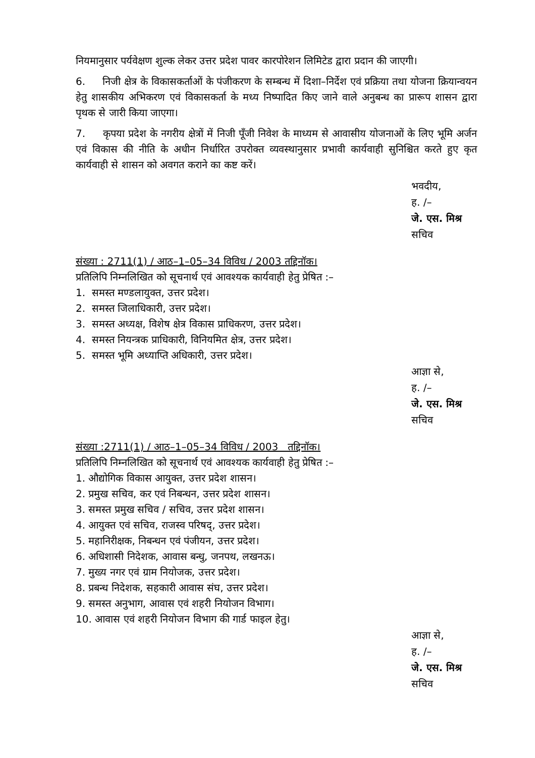नियमानुसार पर्यवेक्षण शुल्क लेकर उत्तर प्रदेश पावर कारपोरेशन लिमिटेड द्वारा प्रदान की जाएगी।
6. निजी क्षेत्र के विकासकर्ताओं के पंजीकरण के सम्बन्ध में दिशा–निर्देश एवं प्रक्रिया तथा योजना क्रियान्वयन हेतु शासकीय अभिकरण एवं विकासकर्ता के मध्य निष्पादित किए जाने वाले अनुबन्ध का प्रारूप शासन द्वारा पृथक से जारी किया जाएगा।
7. कृपया प्रदेश के नगरीय क्षेत्रों में निजी पूँजी निवेश के माध्यम से आवासीय योजनाओं के लिए भूमि अर्जन एवं विकास की नीति के अधीन निर्धारित उपरोक्त व्यवस्थानुसार प्रभावी कार्यवाही सुनिश्चित करते हुए कृत कार्यवाही से शासन को अवगत कराने का कष्ट करें।
भवदीय,
ह. /–
जे. एस. मिश्र
सचिव
संख्या : 2711(1) / आठ–1–05–34 विविध / 2003 तद्दिनॉक।
प्रतिलिपि निम्नलिखित को सूचनार्थ एवं आवश्यक कार्यवाही हेतु प्रेषित :–
1. समस्त मण्डलायुक्त, उत्तर प्रदेश।
2. समस्त जिलाधिकारी, उत्तर प्रदेश।
3. समस्त अध्यक्ष, विशेष क्षेत्र विकास प्राधिकरण, उत्तर प्रदेश।
4. समस्त नियन्त्रक प्राधिकारी, विनियमित क्षेत्र, उत्तर प्रदेश।
5. समस्त भूमि अध्याप्ति अधिकारी, उत्तर प्रदेश।
आज्ञा से,
ह. /–
जे. एस. मिश्र
सचिव
संख्या :2711(1) / आठ–1–05–34 विविध / 2003 तद्दिनॉक।
प्रतिलिपि निम्नलिखित को सूचनार्थ एवं आवश्यक कार्यवाही हेतु प्रेषित :–
1. औद्योगिक विकास आयुक्त, उत्तर प्रदेश शासन।
2. प्रमुख सचिव, कर एवं निबन्धन, उत्तर प्रदेश शासन।
3. समस्त प्रमुख सचिव / सचिव, उत्तर प्रदेश शासन।
4. आयुक्त एवं सचिव, राजस्व परिषद्, उत्तर प्रदेश।
5. महानिरीक्षक, निबन्धन एवं पंजीयन, उत्तर प्रदेश।
6. अधिशासी निदेशक, आवास बन्धु, जनपथ, लखनऊ।
7. मुख्य नगर एवं ग्राम नियोजक, उत्तर प्रदेश।
8. प्रबन्ध निदेशक, सहकारी आवास संघ, उत्तर प्रदेश।
9. समस्त अनुभाग, आवास एवं शहरी नियोजन विभाग।
10. आवास एवं शहरी नियोजन विभाग की गार्ड फाइल हेतु।
आज्ञा से,
ह. /–
जे. एस. मिश्र
सचिव